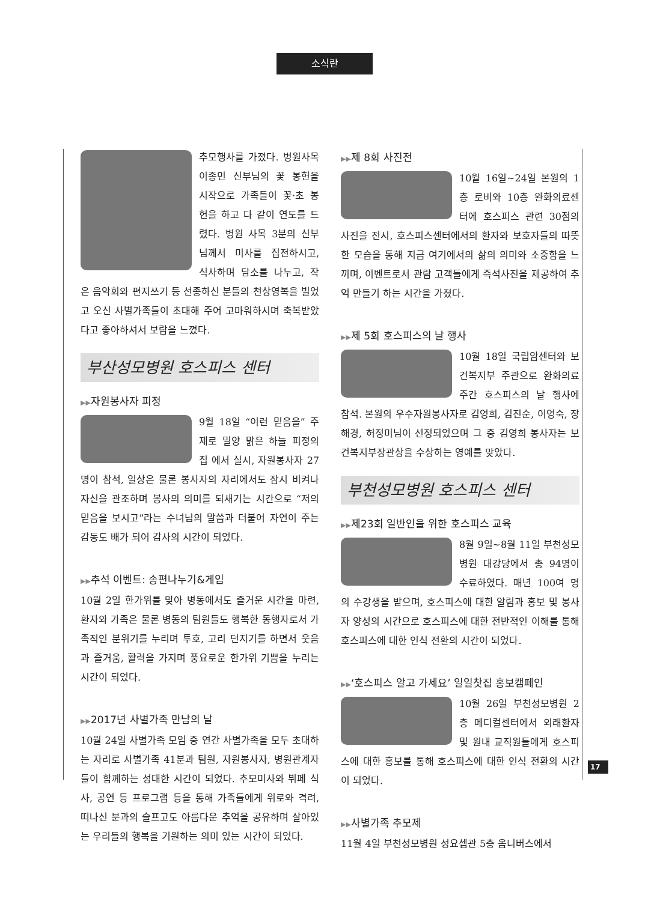소식란
추모행사를 가졌다. 병원사목 이종민 신부님의 꽃 봉헌을 시작으로 가족들이 꽃·초 봉헌을 하고 다 같이 연도를 드렸다. 병원 사목 3분의 신부님께서 미사를 집전하시고, 식사하며 담소를 나누고, 작은 음악회와 편지쓰기 등 선종하신 분들의 천상영복을 빌었고 오신 사별가족들이 초대해 주어 고마워하시며 축복받았다고 좋아하셔서 보람을 느꼈다.
부산성모병원 호스피스 센터
▶▶자원봉사자 피정
9월 18일 “이런 믿음을” 주제로 밀양 맑은 하늘 피정의집 에서 실시, 자원봉사자 27명이 참석, 일상은 물론 봉사자의 자리에서도 잠시 비켜나 자신을 관조하며 봉사의 의미를 되새기는 시간으로 “저의 믿음을 보시고”라는 수녀님의 말씀과 더불어 자연이 주는 감동도 배가 되어 감사의 시간이 되었다.
▶▶추석 이벤트: 송편나누기&게임
10월 2일 한가위를 맞아 병동에서도 즐거운 시간을 마련, 환자와 가족은 물론 병동의 팀원들도 행복한 동행자로서 가족적인 분위기를 누리며 투호, 고리 던지기를 하면서 웃음과 즐거움, 활력을 가지며 풍요로운 한가위 기쁨을 누리는 시간이 되었다.
▶▶2017년 사별가족 만남의 날
10월 24일 사별가족 모임 중 연간 사별가족을 모두 초대하는 자리로 사별가족 41분과 팀원, 자원봉사자, 병원관계자들이 함께하는 성대한 시간이 되었다. 추모미사와 뷔페 식사, 공연 등 프로그램 등을 통해 가족들에게 위로와 격려, 떠나신 분과의 슬프고도 아름다운 추억을 공유하며 살아있는 우리들의 행복을 기원하는 의미 있는 시간이 되었다.
▶▶제 8회 사진전
10월 16일~24일 본원의 1층 로비와 10층 완화의료센터에 호스피스 관련 30점의 사진을 전시, 호스피스센터에서의 환자와 보호자들의 따뜻한 모습을 통해 지금 여기에서의 삶의 의미와 소중함을 느끼며, 이벤트로서 관람 고객들에게 즉석사진을 제공하여 추억 만들기 하는 시간을 가졌다.
▶▶제 5회 호스피스의 날 행사
10월 18일 국립암센터와 보건복지부 주관으로 완화의료 주간 호스피스의 날 행사에 참석. 본원의 우수자원봉사자로 김영희, 김진순, 이영숙, 장해경, 허정미님이 선정되었으며 그 중 김영희 봉사자는 보건복지부장관상을 수상하는 영예를 맞았다.
부천성모병원 호스피스 센터
▶▶제23회 일반인을 위한 호스피스 교육
8월 9일~8월 11일 부천성모병원 대강당에서 총 94명이 수료하였다. 매년 100여 명의 수강생을 받으며, 호스피스에 대한 알림과 홍보 및 봉사자 양성의 시간으로 호스피스에 대한 전반적인 이해를 통해 호스피스에 대한 인식 전환의 시간이 되었다.
▶▶‘호스피스 알고 가세요’ 일일찻집 홍보캠페인
10월 26일 부천성모병원 2층 메디컬센터에서 외래환자 및 원내 교직원들에게 호스피스에 대한 홍보를 통해 호스피스에 대한 인식 전환의 시간이 되었다.
▶▶사별가족 추모제
11월 4일 부천성모병원 성요셉관 5층 옴니버스에서
17